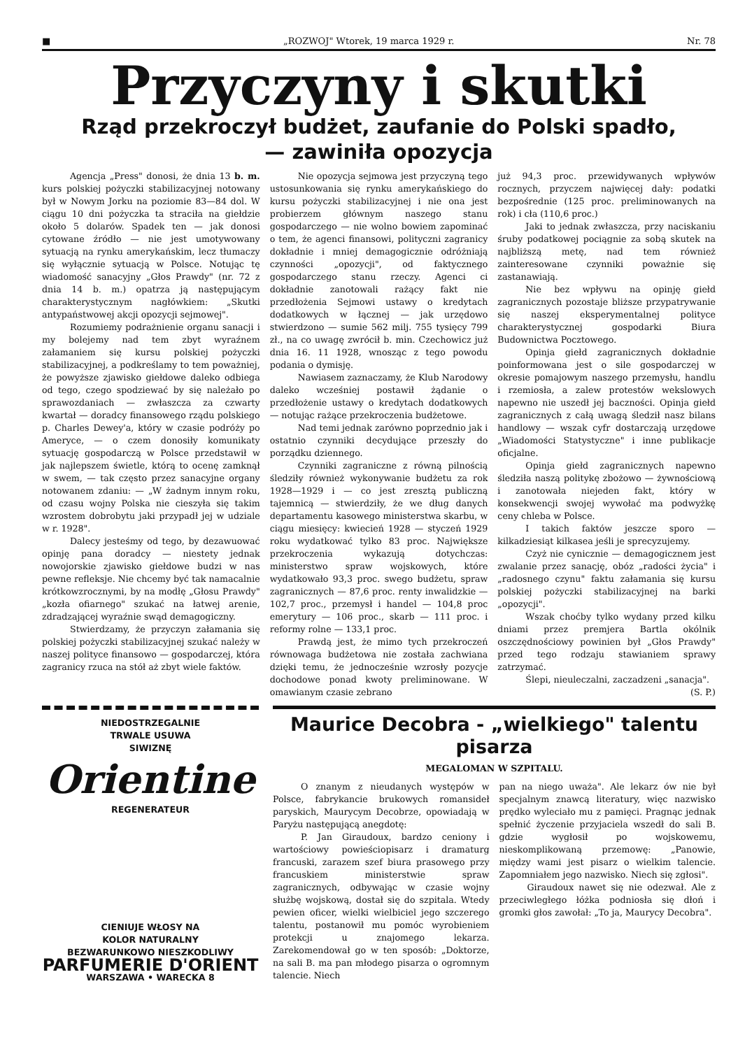■ „ROZWOJ" Wtorek, 19 marca 1929 r. Nr. 78
Przyczyny i skutki
Rząd przekroczył budżet, zaufanie do Polski spadło,
— zawiniła opozycja
Agencja „Press" donosi, że dnia 13 b. m. kurs polskiej pożyczki stabilizacyjnej notowany był w Nowym Jorku na poziomie 83—84 dol. W ciągu 10 dni pożyczka ta straciła na giełdzie około 5 dolarów. Spadek ten — jak donosi cytowane źródło — nie jest umotywowany sytuacją na rynku amerykańskim, lecz tłumaczy się wyłącznie sytuacją w Polsce. Notując tę wiadomość sanacyjny „Głos Prawdy" (nr. 72 z dnia 14 b. m.) opatrza ją następującym charakterystycznym nagłówkiem: „Skutki antypaństwowej akcji opozycji sejmowej".
Rozumiemy podrażnienie organu sanacji i my bolejemy nad tem zbyt wyraźnem załamaniem się kursu polskiej pożyczki stabilizacyjnej, a podkreślamy to tem poważniej, że powyższe zjawisko giełdowe daleko odbiega od tego, czego spodziewać by się należało po sprawozdaniach — zwłaszcza za czwarty kwartał — doradcy finansowego rządu polskiego p. Charles Dewey'a, który w czasie podróży po Ameryce, — o czem donosiły komunikaty sytuację gospodarczą w Polsce przedstawił w jak najlepszem świetle, którą to ocenę zamknął w swem, — tak często przez sanacyjne organy notowanem zdaniu: — „W żadnym innym roku, od czasu wojny Polska nie cieszyła się takim wzrostem dobrobytu jaki przypadł jej w udziale w r. 1928".
Dalecy jesteśmy od tego, by dezawuować opinję pana doradcy — niestety jednak nowojorskie zjawisko giełdowe budzi w nas pewne refleksje. Nie chcemy być tak namacalnie krótkowzrocznymi, by na modłę „Głosu Prawdy" „kozła ofiarnego" szukać na łatwej arenie, zdradzającej wyraźnie swąd demagogiczny.
Stwierdzamy, że przyczyn załamania się polskiej pożyczki stabilizacyjnej szukać należy w naszej polityce finansowo — gospodarczej, która zagranicy rzuca na stół aż zbyt wiele faktów.
Nie opozycja sejmowa jest przyczyną tego ustosunkowania się rynku amerykańskiego do kursu pożyczki stabilizacyjnej i nie ona jest probierzem głównym naszego stanu gospodarczego — nie wolno bowiem zapominać o tem, że agenci finansowi, polityczni zagranicy dokładnie i mniej demagogicznie odróżniają czynności „opozycji", od faktycznego gospodarczego stanu rzeczy. Agenci ci dokładnie zanotowali rażący fakt nie przedłożenia Sejmowi ustawy o kredytach dodatkowych w łącznej — jak urzędowo stwierdzono — sumie 562 milj. 755 tysięcy 799 zł., na co uwagę zwrócił b. min. Czechowicz już dnia 16. 11 1928, wnosząc z tego powodu podania o dymisję.
Nawiasem zaznaczamy, że Klub Narodowy daleko wcześniej postawił żądanie o przedłożenie ustawy o kredytach dodatkowych — notując rażące przekroczenia budżetowe.
Nad temi jednak zarówno poprzednio jak i ostatnio czynniki decydujące przeszły do porządku dziennego.
Czynniki zagraniczne z równą pilnością śledziły również wykonywanie budżetu za rok 1928—1929 i — co jest zresztą publiczną tajemnicą — stwierdziły, że we dług danych departamentu kasowego ministerstwa skarbu, w ciągu miesięcy: kwiecień 1928 — styczeń 1929 roku wydatkować tylko 83 proc. Największe przekroczenia wykazują dotychczas: ministerstwo spraw wojskowych, które wydatkowało 93,3 proc. swego budżetu, spraw zagranicznych — 87,6 proc. renty inwalidzkie — 102,7 proc., przemysł i handel — 104,8 proc emerytury — 106 proc., skarb — 111 proc. i reformy rolne — 133,1 proc.
Prawdą jest, że mimo tych przekroczeń równowaga budżetowa nie została zachwiana dzięki temu, że jednocześnie wzrosły pozycje dochodowe ponad kwoty preliminowane. W omawianym czasie zebrano
już 94,3 proc. przewidywanych wpływów rocznych, przyczem najwięcej dały: podatki bezpośrednie (125 proc. preliminowanych na rok) i cła (110,6 proc.)
Jaki to jednak zwłaszcza, przy naciskaniu śruby podatkowej pociągnie za sobą skutek na najbliższą metę, nad tem również zainteresowane czynniki poważnie się zastanawiają.
Nie bez wpływu na opinję giełd zagranicznych pozostaje bliższe przypatrywanie się naszej eksperymentalnej polityce charakterystycznej gospodarki Biura Budownictwa Pocztowego.
Opinja giełd zagranicznych dokładnie poinformowana jest o sile gospodarczej w okresie pomajowym naszego przemysłu, handlu i rzemiosła, a zalew protestów wekslowych napewno nie uszedł jej baczności. Opinja giełd zagranicznych z całą uwagą śledził nasz bilans handlowy — wszak cyfr dostarczają urzędowe „Wiadomości Statystyczne" i inne publikacje oficjalne.
Opinja giełd zagranicznych napewno śledziła naszą politykę zbożowo — żywnościową i zanotowała niejeden fakt, który w konsekwencji swojej wywołać ma podwyżkę ceny chleba w Polsce.
I takich faktów jeszcze sporo — kilkadziesiąt kilkasea jeśli je sprecyzujemy.
Czyż nie cynicznie — demagogicznem jest zwalanie przez sanację, obóz „radości życia" i „radosnego czynu" faktu załamania się kursu polskiej pożyczki stabilizacyjnej na barki „opozycji".
Wszak choćby tylko wydany przed kilku dniami przez premjera Bartla okólnik oszczędnościowy powinien był „Głos Prawdy" przed tego rodzaju stawianiem sprawy zatrzymać.
Ślepi, nieuleczalni, zaczadzeni „sanacja".
(S. P.)
NIEDOSTRZEGALNIE
TRWALE USUWA
SIWIZNĘ
Orientine
REGENERATEUR
CIENIUJE WŁOSY NA
KOLOR NATURALNY
BEZWARUNKOWO NIESZKODLIWY
PARFUMERIE D'ORIENT
WARSZAWA • WARECKA 8
Maurice Decobra - „wielkiego" talentu pisarza
MEGALOMAN W SZPITALU.
O znanym z nieudanych występów w Polsce, fabrykancie brukowych romansideł paryskich, Maurycym Decobrze, opowiadają w Paryżu następującą anegdotę:
P. Jan Giraudoux, bardzo ceniony i wartościowy powieściopisarz i dramaturg francuski, zarazem szef biura prasowego przy francuskiem ministerstwie spraw zagranicznych, odbywając w czasie wojny służbę wojskową, dostał się do szpitala. Wtedy pewien oficer, wielki wielbiciel jego szczerego talentu, postanowił mu pomóc wyrobieniem protekcji u znajomego lekarza. Zarekomendował go w ten sposób: „Doktorze, na sali B. ma pan młodego pisarza o ogromnym talencie. Niech
pan na niego uważa". Ale lekarz ów nie był specjalnym znawcą literatury, więc nazwisko prędko wyleciało mu z pamięci. Pragnąc jednak spełnić życzenie przyjaciela wszedł do sali B. gdzie wygłosił po wojskowemu, nieskomplikowaną przemowę: „Panowie, między wami jest pisarz o wielkim talencie. Zapomniałem jego nazwisko. Niech się zgłosi".
Giraudoux nawet się nie odezwał. Ale z przeciwległego łóżka podniosła się dłoń i gromki głos zawołał: „To ja, Maurycy Decobra".